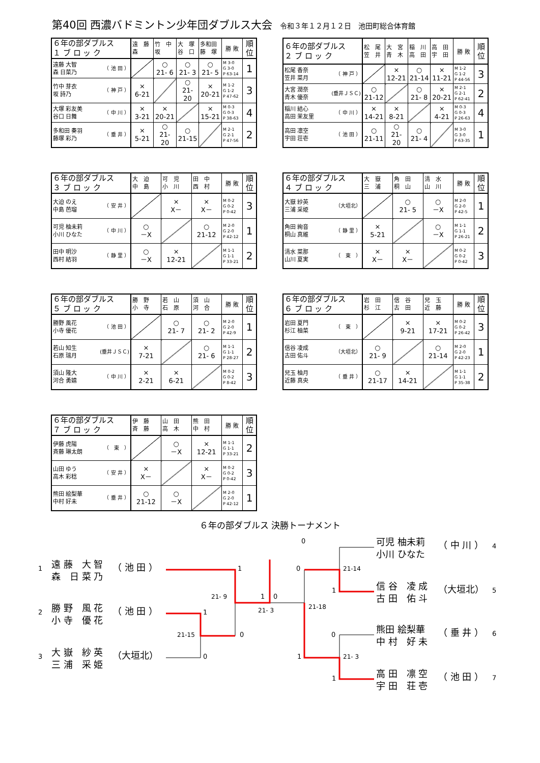第40回 西濃バドミントン少年団ダブルス大会 令和３年１２月１２日　池田町総合体育館
| ６年の部ダブルス １ ブ ロ ッ ク | 遠 藤 森 | 竹 中 坂 | 大 塚 谷 口 | 多和田 藤 塚 | 勝 敗 | 順 位 |
| --- | --- | --- | --- | --- | --- | --- |
| （ 池 田 ） 遠藤 大智 森 日菜乃 | | ○ 21- 6 | ○ 21- 3 | ○ 21- 5 | M 3-0 G 3-0 P 63-14 | 1 |
| （ 神 戸 ） 竹中 芽衣 坂 詩乃 | × 6-21 | | ○ 21- 20 | × 20-21 | M 1-2 G 1-2 P 47-62 | 3 |
| （ 中 川 ） 大塚 彩友美 谷口 日舞 | × 3-21 | × 20-21 | | × 15-21 | M 0-3 G 0-3 P 38-63 | 4 |
| （ 垂 井 ） 多和田 奏羽 藤塚 彩乃 | × 5-21 | ○ 21- 20 | ○ 21-15 | | M 2-1 G 2-1 P 47-56 | 2 |
| ６年の部ダブルス ２ ブ ロ ッ ク | 松 尾 笠 井 | 大 宮 青 木 | 稲 川 高 田 | 高 田 宇 田 | 勝 敗 | 順 位 |
| --- | --- | --- | --- | --- | --- | --- |
| （ 神 戸 ） 松尾 香奈 笠井 菜月 | | × 12-21 | ○ 21-14 | × 11-21 | M 1-2 G 1-2 P 44-56 | 3 |
| (垂井ＪＳＣ) 大宮 潤奈 青木 優奈 | ○ 21-12 | | ○ 21- 8 | × 20-21 | M 2-1 G 2-1 P 62-41 | 2 |
| （ 中 川 ） 稲川 結心 高田 茉友里 | × 14-21 | × 8-21 | | × 4-21 | M 0-3 G 0-3 P 26-63 | 4 |
| （ 池 田 ） 高田 凛空 宇田 荘壱 | ○ 21-11 | ○ 21- 20 | ○ 21- 4 | | M 3-0 G 3-0 P 63-35 | 1 |
| ６年の部ダブルス ３ ブ ロ ッ ク | 大 迫 中 島 | 可 児 小 川 | 田 中 西 村 | 勝 敗 | 順 位 |
| --- | --- | --- | --- | --- | --- |
| （ 安 井 ） 大迫 のえ 中島 芭瑠 | | × X－ | × X－ | M 0-2 G 0-2 P 0-42 | 3 |
| （ 中 川 ） 可児 柚未莉 小川 ひなた | ○ －X | | ○ 21-12 | M 2-0 G 2-0 P 42-12 | 1 |
| （ 静 里 ） 田中 明沙 西村 結羽 | ○ －X | × 12-21 | | M 1-1 G 1-1 P 33-21 | 2 |
| ６年の部ダブルス ４ ブ ロ ッ ク | 大 嶽 三 浦 | 角 田 桐 山 | 清 水 山 川 | 勝 敗 | 順 位 |
| --- | --- | --- | --- | --- | --- |
| （大垣北） 大嶽 紗英 三浦 采姫 | | ○ 21- 5 | ○ －X | M 2-0 G 2-0 P 42-5 | 1 |
| （ 静 里 ） 角田 絢音 桐山 真維 | × 5-21 | | ○ －X | M 1-1 G 1-1 P 26-21 | 2 |
| （ 東 ） 清水 菜那 山川 夏実 | × X－ | × X－ | | M 0-2 G 0-2 P 0-42 | 3 |
| ６年の部ダブルス ５ ブ ロ ッ ク | 勝 野 小 寺 | 若 山 石 原 | 須 山 河 合 | 勝 敗 | 順 位 |
| --- | --- | --- | --- | --- | --- |
| （ 池 田 ） 勝野 風花 小寺 優花 | | ○ 21- 7 | ○ 21- 2 | M 2-0 G 2-0 P 42-9 | 1 |
| (垂井ＪＳＣ) 若山 知生 石原 瑞月 | × 7-21 | | ○ 21- 6 | M 1-1 G 1-1 P 28-27 | 2 |
| （ 中 川 ） 須山 隆大 河合 勇嬉 | × 2-21 | × 6-21 | | M 0-2 G 0-2 P 8-42 | 3 |
| ６年の部ダブルス ６ ブ ロ ッ ク | 岩 田 杉 江 | 信 谷 古 田 | 兒 玉 近 藤 | 勝 敗 | 順 位 |
| --- | --- | --- | --- | --- | --- |
| （ 東 ） 岩田 夏門 杉江 柚菜 | | × 9-21 | × 17-21 | M 0-2 G 0-2 P 26-42 | 3 |
| （大垣北） 信谷 凌成 古田 佑斗 | ○ 21- 9 | | ○ 21-14 | M 2-0 G 2-0 P 42-23 | 1 |
| （ 垂 井 ） 兒玉 柚月 近藤 真央 | ○ 21-17 | × 14-21 | | M 1-1 G 1-1 P 35-38 | 2 |
| ６年の部ダブルス ７ ブ ロ ッ ク | 伊 藤 斉 藤 | 山 田 高 木 | 熊 田 中 村 | 勝 敗 | 順 位 |
| --- | --- | --- | --- | --- | --- |
| （ 東 ） 伊藤 虎陽 斉藤 琳太朗 | | ○ －X | × 12-21 | M 1-1 G 1-1 P 33-21 | 2 |
| （ 安 井 ） 山田 ゆう 高木 彩稔 | × X－ | | × X－ | M 0-2 G 0-2 P 0-42 | 3 |
| （ 垂 井 ） 熊田 絵梨華 中村 好未 | ○ 21-12 | ○ －X | | M 2-0 G 2-0 P 42-12 | 1 |
６年の部ダブルス 決勝トーナメント
0
可児 柚未莉
小川 ひなた
（ 中 川 ）
4
1
遠 藤　大 智
森　日 菜 乃
（ 池 田 ）
1
0
21-14
信 谷　凌 成
古 田　佑 斗
（大垣北）
5
1
21- 9
1
0
21-18
21- 3
2
勝 野　風 花
小 寺　優 花
（ 池 田 ）
1
21-15
0
0
熊田 絵梨華
中 村　好 未
（ 垂 井 ）
6
3
大 嶽　紗 英
三 浦　采 姫
（大垣北）
0
1
21- 3
1
高 田　凛 空
宇 田　荘 壱
（ 池 田 ）
7